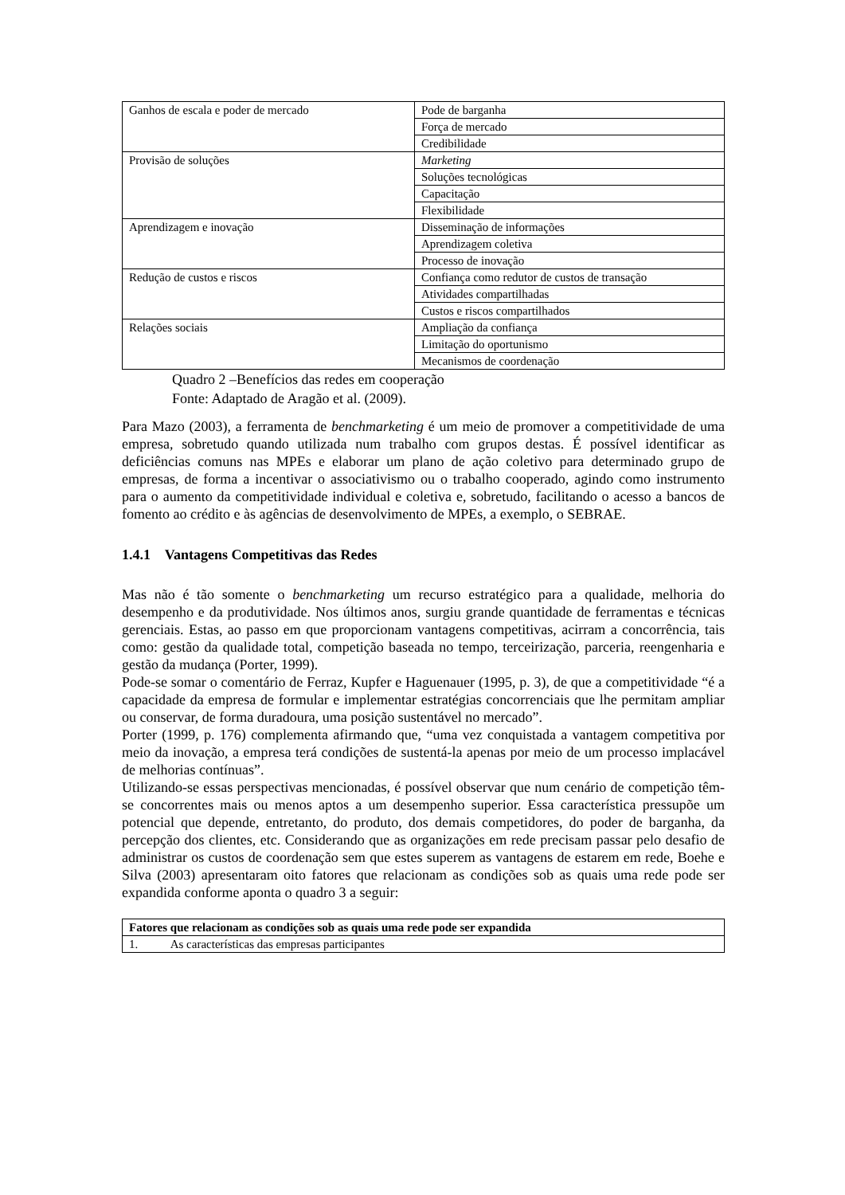| Ganhos de escala e poder de mercado | Pode de barganha |
| | Força de mercado |
| | Credibilidade |
| Provisão de soluções | Marketing |
| | Soluções tecnológicas |
| | Capacitação |
| | Flexibilidade |
| Aprendizagem e inovação | Disseminação de informações |
| | Aprendizagem coletiva |
| | Processo de inovação |
| Redução de custos e riscos | Confiança como redutor de custos de transação |
| | Atividades compartilhadas |
| | Custos e riscos compartilhados |
| Relações sociais | Ampliação da confiança |
| | Limitação do oportunismo |
| | Mecanismos de coordenação |
Quadro 2 –Benefícios das redes em cooperação
Fonte: Adaptado de Aragão et al. (2009).
Para Mazo (2003), a ferramenta de benchmarketing é um meio de promover a competitividade de uma empresa, sobretudo quando utilizada num trabalho com grupos destas. É possível identificar as deficiências comuns nas MPEs e elaborar um plano de ação coletivo para determinado grupo de empresas, de forma a incentivar o associativismo ou o trabalho cooperado, agindo como instrumento para o aumento da competitividade individual e coletiva e, sobretudo, facilitando o acesso a bancos de fomento ao crédito e às agências de desenvolvimento de MPEs, a exemplo, o SEBRAE.
1.4.1 Vantagens Competitivas das Redes
Mas não é tão somente o benchmarketing um recurso estratégico para a qualidade, melhoria do desempenho e da produtividade. Nos últimos anos, surgiu grande quantidade de ferramentas e técnicas gerenciais. Estas, ao passo em que proporcionam vantagens competitivas, acirram a concorrência, tais como: gestão da qualidade total, competição baseada no tempo, terceirização, parceria, reengenharia e gestão da mudança (Porter, 1999).
Pode-se somar o comentário de Ferraz, Kupfer e Haguenauer (1995, p. 3), de que a competitividade “é a capacidade da empresa de formular e implementar estratégias concorrenciais que lhe permitam ampliar ou conservar, de forma duradoura, uma posição sustentável no mercado”.
Porter (1999, p. 176) complementa afirmando que, “uma vez conquistada a vantagem competitiva por meio da inovação, a empresa terá condições de sustentá-la apenas por meio de um processo implacável de melhorias contínuas”.
Utilizando-se essas perspectivas mencionadas, é possível observar que num cenário de competição têm-se concorrentes mais ou menos aptos a um desempenho superior. Essa característica pressupõe um potencial que depende, entretanto, do produto, dos demais competidores, do poder de barganha, da percepção dos clientes, etc. Considerando que as organizações em rede precisam passar pelo desafio de administrar os custos de coordenação sem que estes superem as vantagens de estarem em rede, Boehe e Silva (2003) apresentaram oito fatores que relacionam as condições sob as quais uma rede pode ser expandida conforme aponta o quadro 3 a seguir:
| Fatores que relacionam as condições sob as quais uma rede pode ser expandida |
| 1. As características das empresas participantes |